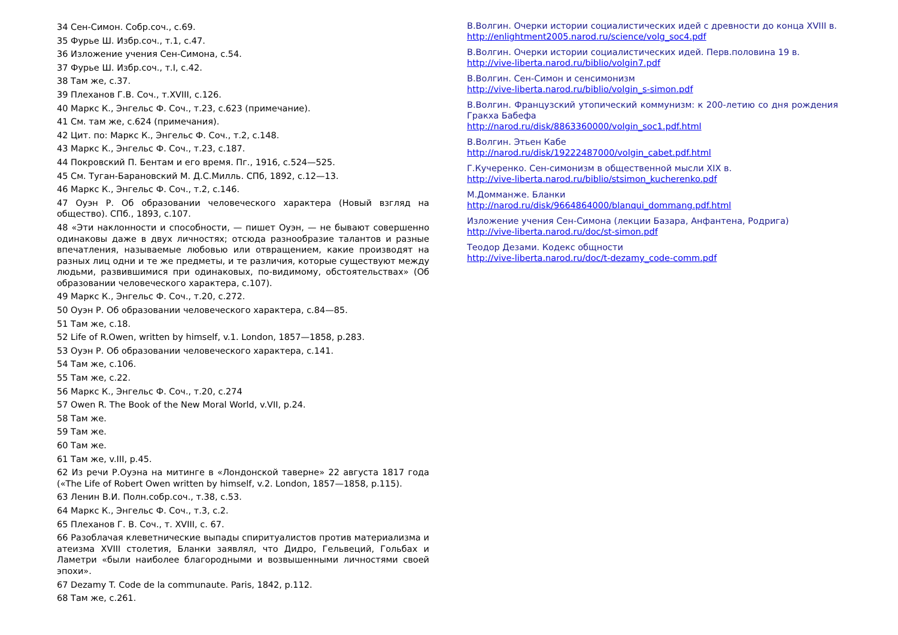34 Сен-Симон. Собр.соч., с.69.
35 Фурье Ш. Избр.соч., т.1, с.47.
36 Изложение учения Сен-Симона, с.54.
37 Фурье Ш. Избр.соч., т.I, с.42.
38 Там же, с.37.
39 Плеханов Г.В. Соч., т.XVIII, с.126.
40 Маркс К., Энгельс Ф. Соч., т.23, с.623 (примечание).
41 См. там же, с.624 (примечания).
42 Цит. по: Маркс К., Энгельс Ф. Соч., т.2, с.148.
43 Маркс К., Энгельс Ф. Соч., т.23, с.187.
44 Покровский П. Бентам и его время. Пг., 1916, с.524—525.
45 См. Туган-Барановский М. Д.С.Милль. СПб, 1892, с.12—13.
46 Маркс К., Энгельс Ф. Соч., т.2, с.146.
47 Оуэн Р. Об образовании человеческого характера (Новый взгляд на общество). СПб., 1893, с.107.
48 «Эти наклонности и способности, — пишет Оуэн, — не бывают совершенно одинаковы даже в двух личностях; отсюда разнообразие талантов и разные впечатления, называемые любовью или отвращением, какие производят на разных лиц одни и те же предметы, и те различия, которые существуют между людьми, развившимися при одинаковых, по-видимому, обстоятельствах» (Об образовании человеческого характера, с.107).
49 Маркс К., Энгельс Ф. Соч., т.20, с.272.
50 Оуэн Р. Об образовании человеческого характера, с.84—85.
51 Там же, с.18.
52 Life of R.Owen, written by himself, v.1. London, 1857—1858, p.283.
53 Оуэн Р. Об образовании человеческого характера, с.141.
54 Там же, с.106.
55 Там же, с.22.
56 Маркс К., Энгельс Ф. Соч., т.20, с.274
57 Owen R. The Book of the New Moral World, v.VII, p.24.
58 Там же.
59 Там же.
60 Там же.
61 Там же, v.III, p.45.
62 Из речи Р.Оуэна на митинге в «Лондонской таверне» 22 августа 1817 года («The Life of Robert Owen written by himself, v.2. London, 1857—1858, p.115).
63 Ленин В.И. Полн.собр.соч., т.38, с.53.
64 Маркс К., Энгельс Ф. Соч., т.3, с.2.
65 Плеханов Г. В. Соч., т. XVIII, с. 67.
66 Разоблачая клеветнические выпады спиритуалистов против материализма и атеизма XVIII столетия, Бланки заявлял, что Дидро, Гельвеций, Гольбах и Ламетри «были наиболее благородными и возвышенными личностями своей эпохи».
67 Dezamy T. Code de la communaute. Paris, 1842, p.112.
68 Там же, с.261.
В.Волгин. Очерки истории социалистических идей с древности до конца XVIII в.
http://enlightment2005.narod.ru/science/volg_soc4.pdf
В.Волгин. Очерки истории социалистических идей. Перв.половина 19 в.
http://vive-liberta.narod.ru/biblio/volgin7.pdf
В.Волгин. Сен-Симон и сенсимонизм
http://vive-liberta.narod.ru/biblio/volgin_s-simon.pdf
В.Волгин. Французский утопический коммунизм: к 200-летию со дня рождения Гракха Бабефа
http://narod.ru/disk/8863360000/volgin_soc1.pdf.html
В.Волгин. Этьен Кабе
http://narod.ru/disk/19222487000/volgin_cabet.pdf.html
Г.Кучеренко. Сен-симонизм в общественной мысли XIX в.
http://vive-liberta.narod.ru/biblio/stsimon_kucherenko.pdf
М.Домманже. Бланки
http://narod.ru/disk/9664864000/blanqui_dommang.pdf.html
Изложение учения Сен-Симона (лекции Базара, Анфантена, Родрига)
http://vive-liberta.narod.ru/doc/st-simon.pdf
Теодор Дезами. Кодекс общности
http://vive-liberta.narod.ru/doc/t-dezamy_code-comm.pdf